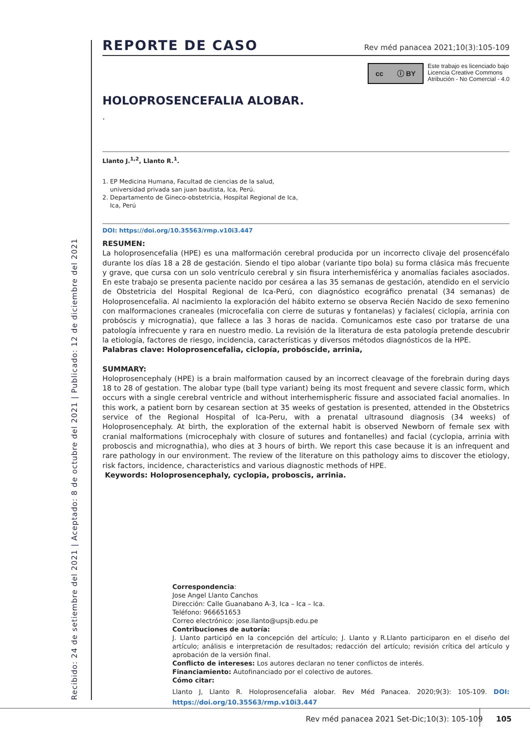REPORTE DE CASO
Rev méd panacea 2021;10(3):105-109
cc ⓘ BY
Este trabajo es licenciado bajo
Licencia Creative Commons
Atribución - No Comercial - 4.0
HOLOPROSENCEFALIA ALOBAR.
.
Llanto J.<sup>1,2</sup>, Llanto R.<sup>1</sup>.
1. EP Medicina Humana, Facultad de ciencias de la salud,
universidad privada san juan bautista, Ica, Perú.
2. Departamento de Gineco-obstetricia, Hospital Regional de Ica,
Ica, Perú
DOI: https://doi.org/10.35563/rmp.v10i3.447
RESUMEN:
La holoprosencefalia (HPE) es una malformación cerebral producida por un incorrecto clivaje del prosencéfalo durante los días 18 a 28 de gestación. Siendo el tipo alobar (variante tipo bola) su forma clásica más frecuente y grave, que cursa con un solo ventrículo cerebral y sin fisura interhemisférica y anomalías faciales asociados. En este trabajo se presenta paciente nacido por cesárea a las 35 semanas de gestación, atendido en el servicio de Obstetricia del Hospital Regional de Ica-Perú, con diagnóstico ecográfico prenatal (34 semanas) de Holoprosencefalia. Al nacimiento la exploración del hábito externo se observa Recién Nacido de sexo femenino con malformaciones craneales (microcefalia con cierre de suturas y fontanelas) y faciales( ciclopía, arrinia con probóscis y micrognatia), que fallece a las 3 horas de nacida. Comunicamos este caso por tratarse de una patología infrecuente y rara en nuestro medio. La revisión de la literatura de esta patología pretende descubrir la etiología, factores de riesgo, incidencia, características y diversos métodos diagnósticos de la HPE.
Palabras clave: Holoprosencefalia, ciclopía, probóscide, arrinia,
SUMMARY:
Holoprosencephaly (HPE) is a brain malformation caused by an incorrect cleavage of the forebrain during days 18 to 28 of gestation. The alobar type (ball type variant) being its most frequent and severe classic form, which occurs with a single cerebral ventricle and without interhemispheric fissure and associated facial anomalies. In this work, a patient born by cesarean section at 35 weeks of gestation is presented, attended in the Obstetrics service of the Regional Hospital of Ica-Peru, with a prenatal ultrasound diagnosis (34 weeks) of Holoprosencephaly. At birth, the exploration of the external habit is observed Newborn of female sex with cranial malformations (microcephaly with closure of sutures and fontanelles) and facial (cyclopia, arrinia with proboscis and micrognathia), who dies at 3 hours of birth. We report this case because it is an infrequent and rare pathology in our environment. The review of the literature on this pathology aims to discover the etiology, risk factors, incidence, characteristics and various diagnostic methods of HPE.
Keywords: Holoprosencephaly, cyclopia, proboscis, arrinia.
Correspondencia:
Jose Angel Llanto Canchos
Dirección: Calle Guanabano A-3, Ica – Ica – Ica.
Teléfono: 966651653
Correo electrónico: jose.llanto@upsjb.edu.pe
Contribuciones de autoría:
J. Llanto participó en la concepción del artículo; J. Llanto y R.Llanto participaron en el diseño del artículo; análisis e interpretación de resultados; redacción del artículo; revisión crítica del artículo y aprobación de la versión final.
Conflicto de intereses: Los autores declaran no tener conflictos de interés.
Financiamiento: Autofinanciado por el colectivo de autores.
Cómo citar:
Llanto J, Llanto R. Holoprosencefalia alobar. Rev Méd Panacea. 2020;9(3): 105-109. DOI: https://doi.org/10.35563/rmp.v10i3.447
Recibido: 24 de setiembre del 2021 | Aceptado: 8 de octubre del 2021 | Publicado: 12 de diciembre del 2021
Rev méd panacea 2021 Set-Dic;10(3): 105-109
105